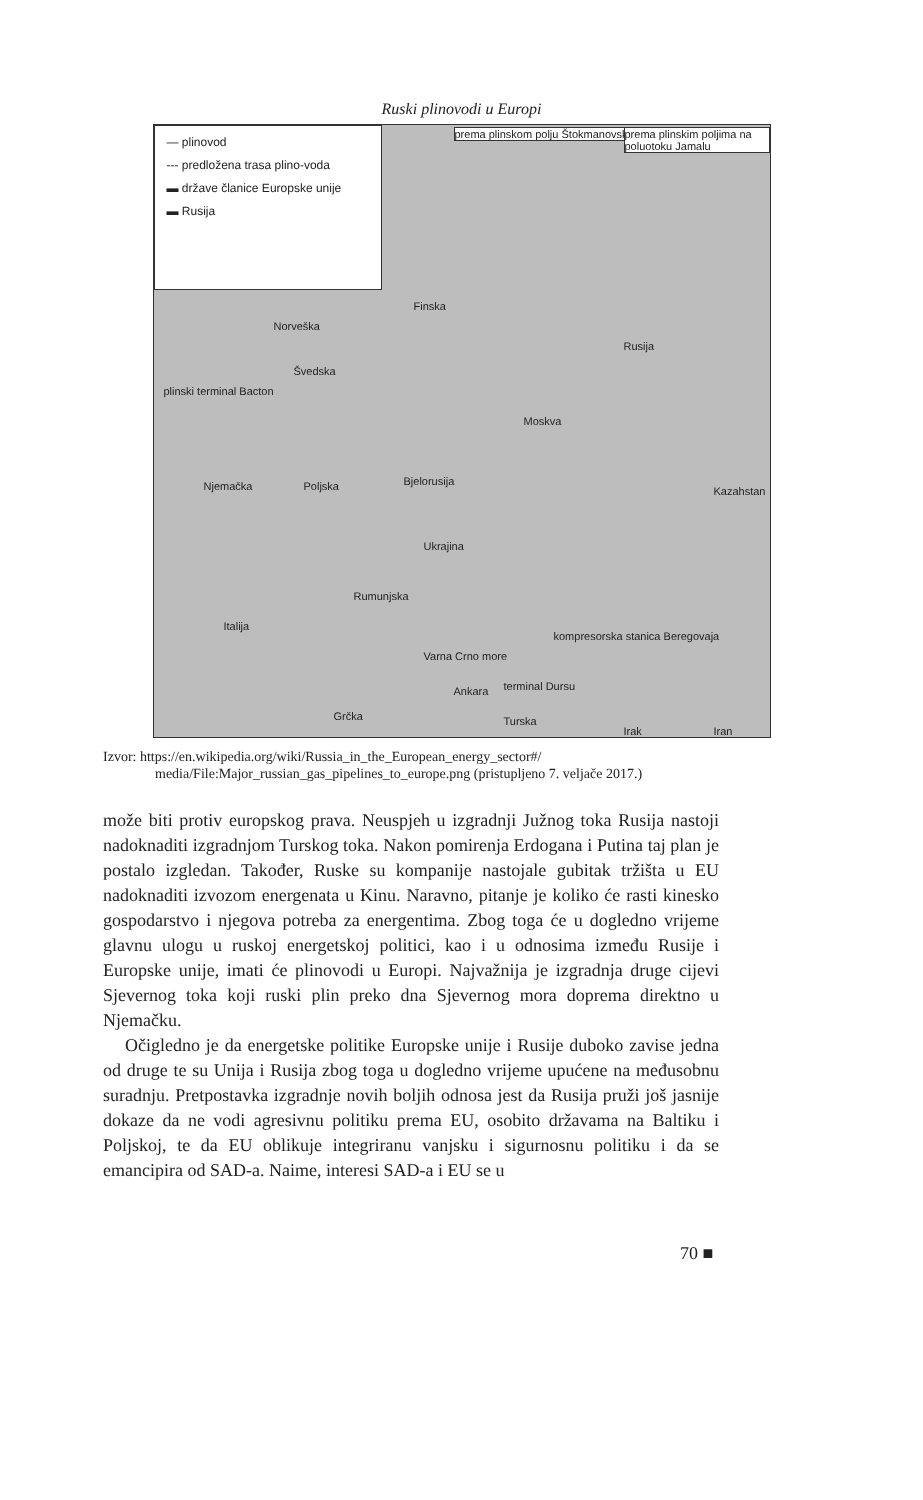Ruski plinovodi u Europi
— plinovod
--- predložena trasa plino-voda
▬ države članice Europske unije
▬ Rusija
prema plinskom polju Štokmanovskoe
prema plinskim poljima na poluotoku Jamalu
Finska
Norveška
Švedska
Rusija
Moskva
Njemačka Poljska Bjelorusija
Kazahstan
Ukrajina
Rumunjska
Italija
Varna Crno more
kompresorska stanica Beregovaja
Ankara terminal Dursu
Turska
Grčka
Irak Iran
plinski terminal Bacton
Izvor: https://en.wikipedia.org/wiki/Russia_in_the_European_energy_sector#/ media/File:Major_russian_gas_pipelines_to_europe.png (pristupljeno 7. veljače 2017.)
može biti protiv europskog prava. Neuspjeh u izgradnji Južnog toka Rusija nastoji nadoknaditi izgradnjom Turskog toka. Nakon pomirenja Erdogana i Putina taj plan je postalo izgledan. Također, Ruske su kompanije nastojale gubitak tržišta u EU nadoknaditi izvozom energenata u Kinu. Naravno, pitanje je koliko će rasti kinesko gospodarstvo i njegova potreba za energentima. Zbog toga će u dogledno vrijeme glavnu ulogu u ruskoj energetskoj politici, kao i u odnosima između Rusije i Europske unije, imati će plinovodi u Europi. Najvažnija je izgradnja druge cijevi Sjevernog toka koji ruski plin preko dna Sjevernog mora doprema direktno u Njemačku.
Očigledno je da energetske politike Europske unije i Rusije duboko zavise jedna od druge te su Unija i Rusija zbog toga u dogledno vrijeme upućene na međusobnu suradnju. Pretpostavka izgradnje novih boljih odnosa jest da Rusija pruži još jasnije dokaze da ne vodi agresivnu politiku prema EU, osobito državama na Baltiku i Poljskoj, te da EU oblikuje integriranu vanjsku i sigurnosnu politiku i da se emancipira od SAD-a. Naime, interesi SAD-a i EU se u
70 ■